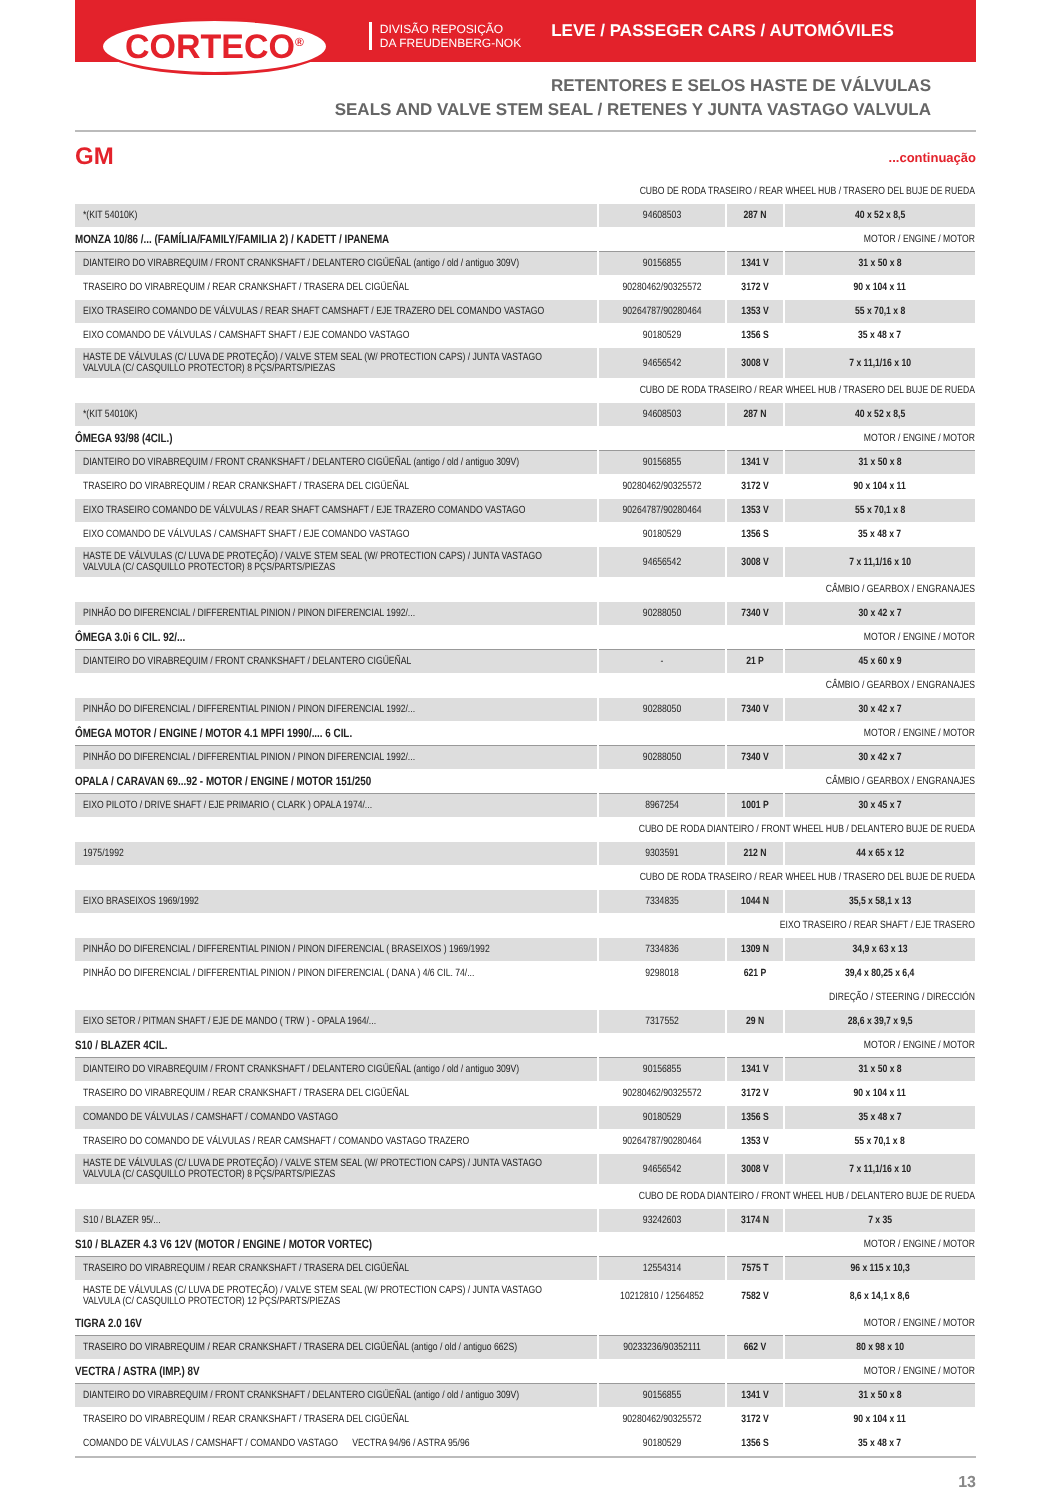CORTECO<sup>®</sup>
DIVISÃO REPOSIÇÃO
DA FREUDENBERG-NOK
LEVE / PASSEGER CARS / AUTOMÓVILES
RETENTORES E SELOS HASTE DE VÁLVULAS
SEALS AND VALVE STEM SEAL / RETENES Y JUNTA VASTAGO VALVULA
GM...continuação
| | CUBO DE RODA TRASEIRO / REAR WHEEL HUB / TRASERO DEL BUJE DE RUEDA | | |
| *(KIT 54010K) | 94608503 | 287 N | 40 x 52 x 8,5 |
| MONZA 10/86 /... (FAMÍLIA/FAMILY/FAMILIA 2) / KADETT / IPANEMA | | | MOTOR / ENGINE / MOTOR |
| DIANTEIRO DO VIRABREQUIM / FRONT CRANKSHAFT / DELANTERO CIGÜEÑAL (antigo / old / antiguo 309V) | 90156855 | 1341 V | 31 x 50 x 8 |
| TRASEIRO DO VIRABREQUIM / REAR CRANKSHAFT / TRASERA DEL CIGÜEÑAL | 90280462/90325572 | 3172 V | 90 x 104 x 11 |
| EIXO TRASEIRO COMANDO DE VÁLVULAS / REAR SHAFT CAMSHAFT / EJE TRAZERO DEL COMANDO VASTAGO | 90264787/90280464 | 1353 V | 55 x 70,1 x 8 |
| EIXO COMANDO DE VÁLVULAS / CAMSHAFT SHAFT / EJE COMANDO VASTAGO | 90180529 | 1356 S | 35 x 48 x 7 |
| HASTE DE VÁLVULAS (C/ LUVA DE PROTEÇÃO) / VALVE STEM SEAL (W/ PROTECTION CAPS) / JUNTA VASTAGO VALVULA (C/ CASQUILLO PROTECTOR) 8 PÇS/PARTS/PIEZAS | 94656542 | 3008 V | 7 x 11,1/16 x 10 |
| | CUBO DE RODA TRASEIRO / REAR WHEEL HUB / TRASERO DEL BUJE DE RUEDA | | |
| *(KIT 54010K) | 94608503 | 287 N | 40 x 52 x 8,5 |
| ÔMEGA 93/98 (4CIL.) | | | MOTOR / ENGINE / MOTOR |
| DIANTEIRO DO VIRABREQUIM / FRONT CRANKSHAFT / DELANTERO CIGÜEÑAL (antigo / old / antiguo 309V) | 90156855 | 1341 V | 31 x 50 x 8 |
| TRASEIRO DO VIRABREQUIM / REAR CRANKSHAFT / TRASERA DEL CIGÜEÑAL | 90280462/90325572 | 3172 V | 90 x 104 x 11 |
| EIXO TRASEIRO COMANDO DE VÁLVULAS / REAR SHAFT CAMSHAFT / EJE TRAZERO COMANDO VASTAGO | 90264787/90280464 | 1353 V | 55 x 70,1 x 8 |
| EIXO COMANDO DE VÁLVULAS / CAMSHAFT SHAFT / EJE COMANDO VASTAGO | 90180529 | 1356 S | 35 x 48 x 7 |
| HASTE DE VÁLVULAS (C/ LUVA DE PROTEÇÃO) / VALVE STEM SEAL (W/ PROTECTION CAPS) / JUNTA VASTAGO VALVULA (C/ CASQUILLO PROTECTOR) 8 PÇS/PARTS/PIEZAS | 94656542 | 3008 V | 7 x 11,1/16 x 10 |
| | CÂMBIO / GEARBOX / ENGRANAJES | | |
| PINHÃO DO DIFERENCIAL / DIFFERENTIAL PINION / PINON DIFERENCIAL 1992/... | 90288050 | 7340 V | 30 x 42 x 7 |
| ÔMEGA 3.0i 6 CIL. 92/... | | | MOTOR / ENGINE / MOTOR |
| DIANTEIRO DO VIRABREQUIM / FRONT CRANKSHAFT / DELANTERO CIGÜEÑAL | - | 21 P | 45 x 60 x 9 |
| | CÂMBIO / GEARBOX / ENGRANAJES | | |
| PINHÃO DO DIFERENCIAL / DIFFERENTIAL PINION / PINON DIFERENCIAL 1992/... | 90288050 | 7340 V | 30 x 42 x 7 |
| ÔMEGA MOTOR / ENGINE / MOTOR 4.1 MPFI 1990/.... 6 CIL. | | | MOTOR / ENGINE / MOTOR |
| PINHÃO DO DIFERENCIAL / DIFFERENTIAL PINION / PINON DIFERENCIAL 1992/... | 90288050 | 7340 V | 30 x 42 x 7 |
| OPALA / CARAVAN 69...92 - MOTOR / ENGINE / MOTOR 151/250 | | | CÂMBIO / GEARBOX / ENGRANAJES |
| EIXO PILOTO / DRIVE SHAFT / EJE PRIMARIO ( CLARK ) OPALA 1974/... | 8967254 | 1001 P | 30 x 45 x 7 |
| | CUBO DE RODA DIANTEIRO / FRONT WHEEL HUB / DELANTERO BUJE DE RUEDA | | |
| 1975/1992 | 9303591 | 212 N | 44 x 65 x 12 |
| | CUBO DE RODA TRASEIRO / REAR WHEEL HUB / TRASERO DEL BUJE DE RUEDA | | |
| EIXO BRASEIXOS 1969/1992 | 7334835 | 1044 N | 35,5 x 58,1 x 13 |
| | EIXO TRASEIRO / REAR SHAFT / EJE TRASERO | | |
| PINHÃO DO DIFERENCIAL / DIFFERENTIAL PINION / PINON DIFERENCIAL ( BRASEIXOS ) 1969/1992 | 7334836 | 1309 N | 34,9 x 63 x 13 |
| PINHÃO DO DIFERENCIAL / DIFFERENTIAL PINION / PINON DIFERENCIAL ( DANA ) 4/6 CIL. 74/... | 9298018 | 621 P | 39,4 x 80,25 x 6,4 |
| | DIREÇÃO / STEERING / DIRECCIÓN | | |
| EIXO SETOR / PITMAN SHAFT / EJE DE MANDO ( TRW ) - OPALA 1964/... | 7317552 | 29 N | 28,6 x 39,7 x 9,5 |
| S10 / BLAZER 4CIL. | | | MOTOR / ENGINE / MOTOR |
| DIANTEIRO DO VIRABREQUIM / FRONT CRANKSHAFT / DELANTERO CIGÜEÑAL (antigo / old / antiguo 309V) | 90156855 | 1341 V | 31 x 50 x 8 |
| TRASEIRO DO VIRABREQUIM / REAR CRANKSHAFT / TRASERA DEL CIGÜEÑAL | 90280462/90325572 | 3172 V | 90 x 104 x 11 |
| COMANDO DE VÁLVULAS / CAMSHAFT / COMANDO VASTAGO | 90180529 | 1356 S | 35 x 48 x 7 |
| TRASEIRO DO COMANDO DE VÁLVULAS / REAR CAMSHAFT / COMANDO VASTAGO TRAZERO | 90264787/90280464 | 1353 V | 55 x 70,1 x 8 |
| HASTE DE VÁLVULAS (C/ LUVA DE PROTEÇÃO) / VALVE STEM SEAL (W/ PROTECTION CAPS) / JUNTA VASTAGO VALVULA (C/ CASQUILLO PROTECTOR) 8 PÇS/PARTS/PIEZAS | 94656542 | 3008 V | 7 x 11,1/16 x 10 |
| | CUBO DE RODA DIANTEIRO / FRONT WHEEL HUB / DELANTERO BUJE DE RUEDA | | |
| S10 / BLAZER 95/... | 93242603 | 3174 N | 7 x 35 |
| S10 / BLAZER 4.3 V6 12V (MOTOR / ENGINE / MOTOR VORTEC) | | | MOTOR / ENGINE / MOTOR |
| TRASEIRO DO VIRABREQUIM / REAR CRANKSHAFT / TRASERA DEL CIGÜEÑAL | 12554314 | 7575 T | 96 x 115 x 10,3 |
| HASTE DE VÁLVULAS (C/ LUVA DE PROTEÇÃO) / VALVE STEM SEAL (W/ PROTECTION CAPS) / JUNTA VASTAGO VALVULA (C/ CASQUILLO PROTECTOR) 12 PÇS/PARTS/PIEZAS | 10212810 / 12564852 | 7582 V | 8,6 x 14,1 x 8,6 |
| TIGRA 2.0 16V | | | MOTOR / ENGINE / MOTOR |
| TRASEIRO DO VIRABREQUIM / REAR CRANKSHAFT / TRASERA DEL CIGÜEÑAL (antigo / old / antiguo 662S) | 90233236/90352111 | 662 V | 80 x 98 x 10 |
| VECTRA / ASTRA (IMP.) 8V | | | MOTOR / ENGINE / MOTOR |
| DIANTEIRO DO VIRABREQUIM / FRONT CRANKSHAFT / DELANTERO CIGÜEÑAL (antigo / old / antiguo 309V) | 90156855 | 1341 V | 31 x 50 x 8 |
| TRASEIRO DO VIRABREQUIM / REAR CRANKSHAFT / TRASERA DEL CIGÜEÑAL | 90280462/90325572 | 3172 V | 90 x 104 x 11 |
| COMANDO DE VÁLVULAS / CAMSHAFT / COMANDO VASTAGO VECTRA 94/96 / ASTRA 95/96 | 90180529 | 1356 S | 35 x 48 x 7 |
13